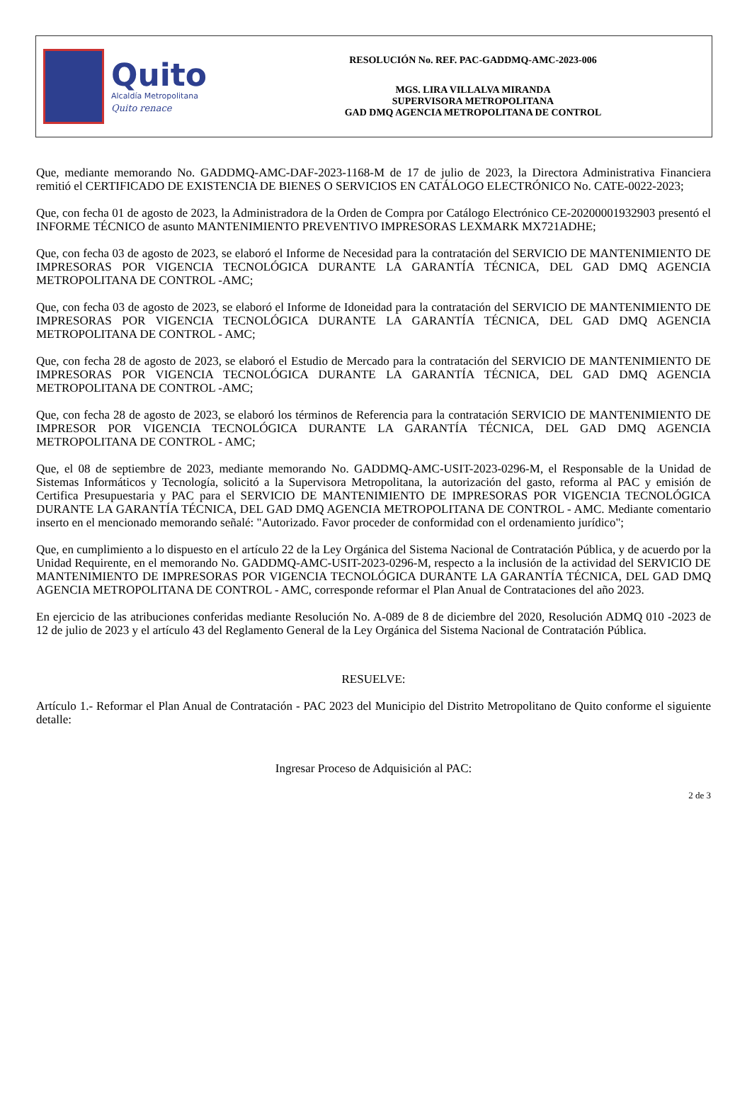Quito
Alcaldía Metropolitana
Quito renace
RESOLUCIÓN No. REF. PAC-GADDMQ-AMC-2023-006
MGS. LIRA VILLALVA MIRANDA
SUPERVISORA METROPOLITANA
GAD DMQ AGENCIA METROPOLITANA DE CONTROL
Que, mediante memorando No. GADDMQ-AMC-DAF-2023-1168-M de 17 de julio de 2023, la Directora Administrativa Financiera remitió el CERTIFICADO DE EXISTENCIA DE BIENES O SERVICIOS EN CATÁLOGO ELECTRÓNICO No. CATE-0022-2023;
Que, con fecha 01 de agosto de 2023, la Administradora de la Orden de Compra por Catálogo Electrónico CE-20200001932903 presentó el INFORME TÉCNICO de asunto MANTENIMIENTO PREVENTIVO IMPRESORAS LEXMARK MX721ADHE;
Que, con fecha 03 de agosto de 2023, se elaboró el Informe de Necesidad para la contratación del SERVICIO DE MANTENIMIENTO DE IMPRESORAS POR VIGENCIA TECNOLÓGICA DURANTE LA GARANTÍA TÉCNICA, DEL GAD DMQ AGENCIA METROPOLITANA DE CONTROL -AMC;
Que, con fecha 03 de agosto de 2023, se elaboró el Informe de Idoneidad para la contratación del SERVICIO DE MANTENIMIENTO DE IMPRESORAS POR VIGENCIA TECNOLÓGICA DURANTE LA GARANTÍA TÉCNICA, DEL GAD DMQ AGENCIA METROPOLITANA DE CONTROL - AMC;
Que, con fecha 28 de agosto de 2023, se elaboró el Estudio de Mercado para la contratación del SERVICIO DE MANTENIMIENTO DE IMPRESORAS POR VIGENCIA TECNOLÓGICA DURANTE LA GARANTÍA TÉCNICA, DEL GAD DMQ AGENCIA METROPOLITANA DE CONTROL -AMC;
Que, con fecha 28 de agosto de 2023, se elaboró los términos de Referencia para la contratación SERVICIO DE MANTENIMIENTO DE IMPRESOR POR VIGENCIA TECNOLÓGICA DURANTE LA GARANTÍA TÉCNICA, DEL GAD DMQ AGENCIA METROPOLITANA DE CONTROL - AMC;
Que, el 08 de septiembre de 2023, mediante memorando No. GADDMQ-AMC-USIT-2023-0296-M, el Responsable de la Unidad de Sistemas Informáticos y Tecnología, solicitó a la Supervisora Metropolitana, la autorización del gasto, reforma al PAC y emisión de Certifica Presupuestaria y PAC para el SERVICIO DE MANTENIMIENTO DE IMPRESORAS POR VIGENCIA TECNOLÓGICA DURANTE LA GARANTÍA TÉCNICA, DEL GAD DMQ AGENCIA METROPOLITANA DE CONTROL - AMC. Mediante comentario inserto en el mencionado memorando señalé: "Autorizado. Favor proceder de conformidad con el ordenamiento jurídico";
Que, en cumplimiento a lo dispuesto en el artículo 22 de la Ley Orgánica del Sistema Nacional de Contratación Pública, y de acuerdo por la Unidad Requirente, en el memorando No. GADDMQ-AMC-USIT-2023-0296-M, respecto a la inclusión de la actividad del SERVICIO DE MANTENIMIENTO DE IMPRESORAS POR VIGENCIA TECNOLÓGICA DURANTE LA GARANTÍA TÉCNICA, DEL GAD DMQ AGENCIA METROPOLITANA DE CONTROL - AMC, corresponde reformar el Plan Anual de Contrataciones del año 2023.
En ejercicio de las atribuciones conferidas mediante Resolución No. A-089 de 8 de diciembre del 2020, Resolución ADMQ 010 -2023 de 12 de julio de 2023 y el artículo 43 del Reglamento General de la Ley Orgánica del Sistema Nacional de Contratación Pública.
RESUELVE:
Artículo 1.- Reformar el Plan Anual de Contratación - PAC 2023 del Municipio del Distrito Metropolitano de Quito conforme el siguiente detalle:
Ingresar Proceso de Adquisición al PAC:
2 de 3